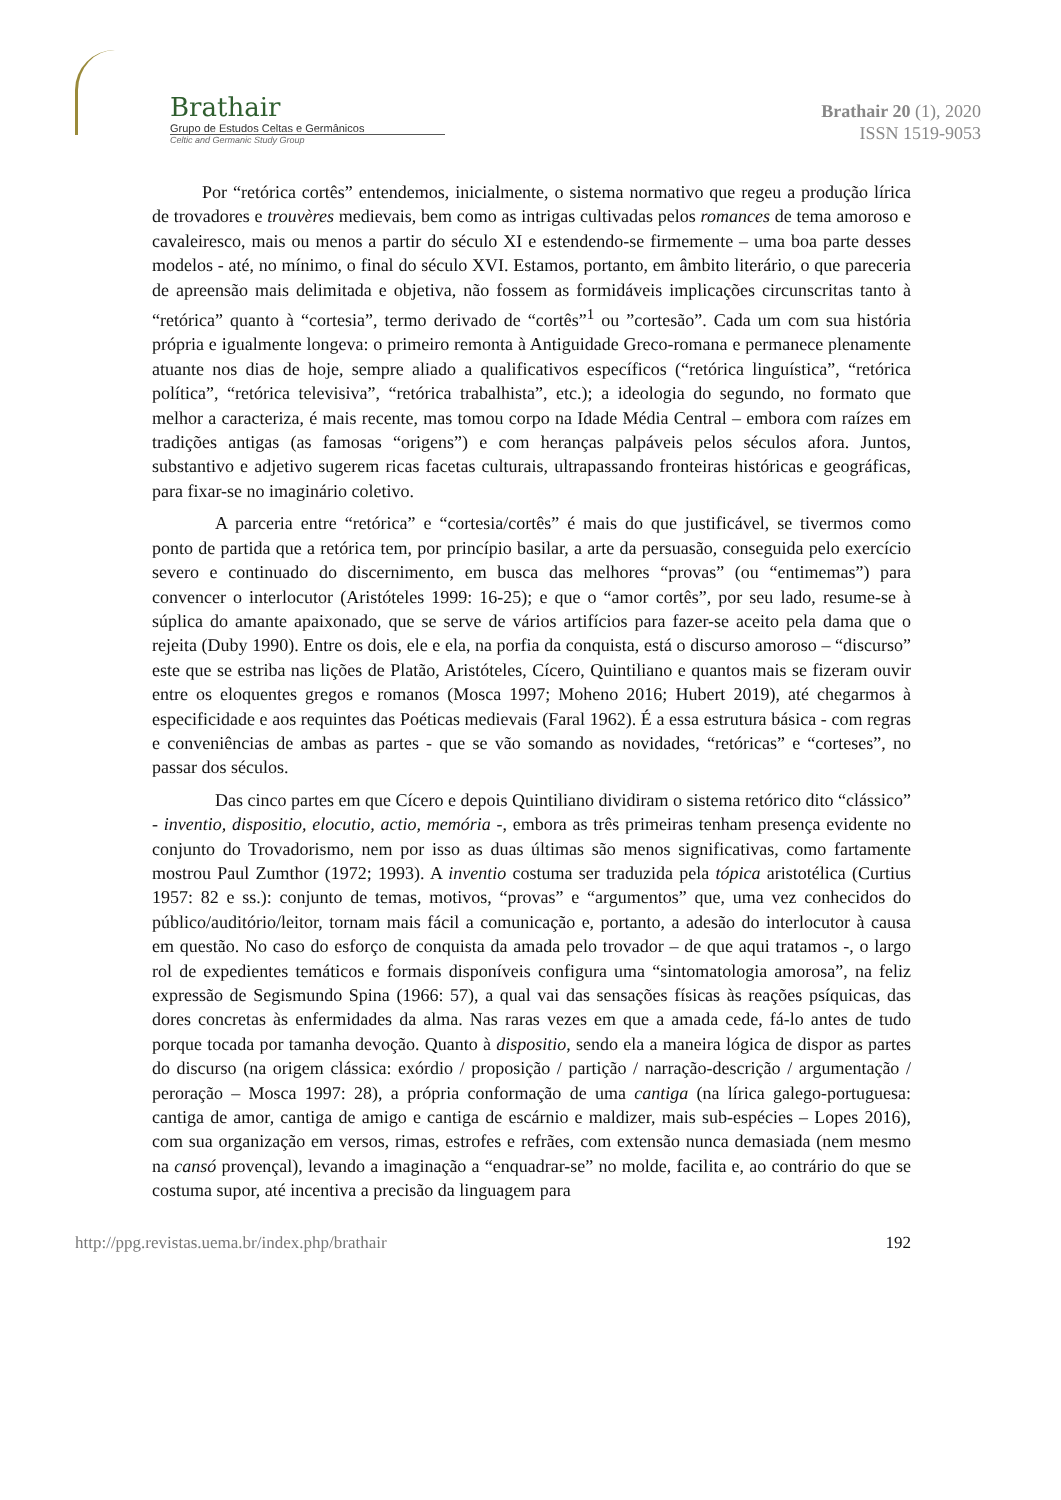Brathair
Grupo de Estudos Celtas e Germânicos
Celtic and Germanic Study Group
Brathair 20 (1), 2020
ISSN 1519-9053
Por “retórica cortês” entendemos, inicialmente, o sistema normativo que regeu a produção lírica de trovadores e trouvères medievais, bem como as intrigas cultivadas pelos romances de tema amoroso e cavaleiresco, mais ou menos a partir do século XI e estendendo-se firmemente – uma boa parte desses modelos - até, no mínimo, o final do século XVI. Estamos, portanto, em âmbito literário, o que pareceria de apreensão mais delimitada e objetiva, não fossem as formidáveis implicações circunscritas tanto à “retórica” quanto à “cortesia”, termo derivado de “cortês”<sup>1</sup> ou ”cortesão”. Cada um com sua história própria e igualmente longeva: o primeiro remonta à Antiguidade Greco-romana e permanece plenamente atuante nos dias de hoje, sempre aliado a qualificativos específicos (“retórica linguística”, “retórica política”, “retórica televisiva”, “retórica trabalhista”, etc.); a ideologia do segundo, no formato que melhor a caracteriza, é mais recente, mas tomou corpo na Idade Média Central – embora com raízes em tradições antigas (as famosas “origens”) e com heranças palpáveis pelos séculos afora. Juntos, substantivo e adjetivo sugerem ricas facetas culturais, ultrapassando fronteiras históricas e geográficas, para fixar-se no imaginário coletivo.
A parceria entre “retórica” e “cortesia/cortês” é mais do que justificável, se tivermos como ponto de partida que a retórica tem, por princípio basilar, a arte da persuasão, conseguida pelo exercício severo e continuado do discernimento, em busca das melhores “provas” (ou “entimemas”) para convencer o interlocutor (Aristóteles 1999: 16-25); e que o “amor cortês”, por seu lado, resume-se à súplica do amante apaixonado, que se serve de vários artifícios para fazer-se aceito pela dama que o rejeita (Duby 1990). Entre os dois, ele e ela, na porfia da conquista, está o discurso amoroso – “discurso” este que se estriba nas lições de Platão, Aristóteles, Cícero, Quintiliano e quantos mais se fizeram ouvir entre os eloquentes gregos e romanos (Mosca 1997; Moheno 2016; Hubert 2019), até chegarmos à especificidade e aos requintes das Poéticas medievais (Faral 1962). É a essa estrutura básica - com regras e conveniências de ambas as partes - que se vão somando as novidades, “retóricas” e “corteses”, no passar dos séculos.
Das cinco partes em que Cícero e depois Quintiliano dividiram o sistema retórico dito “clássico” - inventio, dispositio, elocutio, actio, memória -, embora as três primeiras tenham presença evidente no conjunto do Trovadorismo, nem por isso as duas últimas são menos significativas, como fartamente mostrou Paul Zumthor (1972; 1993). A inventio costuma ser traduzida pela tópica aristotélica (Curtius 1957: 82 e ss.): conjunto de temas, motivos, “provas” e “argumentos” que, uma vez conhecidos do público/auditório/leitor, tornam mais fácil a comunicação e, portanto, a adesão do interlocutor à causa em questão. No caso do esforço de conquista da amada pelo trovador – de que aqui tratamos -, o largo rol de expedientes temáticos e formais disponíveis configura uma “sintomatologia amorosa”, na feliz expressão de Segismundo Spina (1966: 57), a qual vai das sensações físicas às reações psíquicas, das dores concretas às enfermidades da alma. Nas raras vezes em que a amada cede, fá-lo antes de tudo porque tocada por tamanha devoção. Quanto à dispositio, sendo ela a maneira lógica de dispor as partes do discurso (na origem clássica: exórdio / proposição / partição / narração-descrição / argumentação / peroração – Mosca 1997: 28), a própria conformação de uma cantiga (na lírica galego-portuguesa: cantiga de amor, cantiga de amigo e cantiga de escárnio e maldizer, mais sub-espécies – Lopes 2016), com sua organização em versos, rimas, estrofes e refrães, com extensão nunca demasiada (nem mesmo na cansó provençal), levando a imaginação a “enquadrar-se” no molde, facilita e, ao contrário do que se costuma supor, até incentiva a precisão da linguagem para
http://ppg.revistas.uema.br/index.php/brathair 192